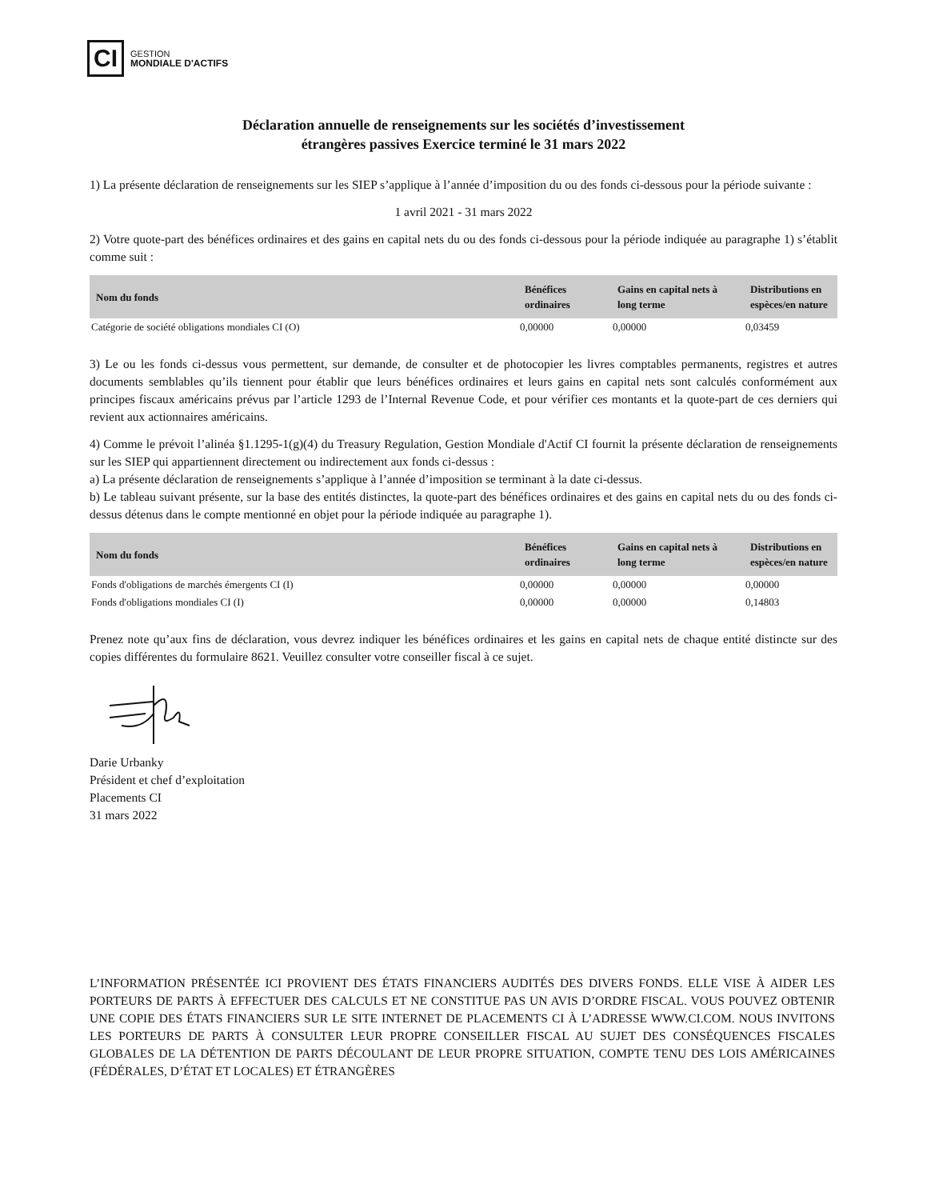CI
GESTION
MONDIALE D'ACTIFS
Déclaration annuelle de renseignements sur les sociétés d’investissement
étrangères passives Exercice terminé le 31 mars 2022
1) La présente déclaration de renseignements sur les SIEP s’applique à l’année d’imposition du ou des fonds ci-dessous pour la période suivante :
1 avril 2021 - 31 mars 2022
2) Votre quote-part des bénéfices ordinaires et des gains en capital nets du ou des fonds ci-dessous pour la période indiquée au paragraphe 1) s’établit comme suit :
| Nom du fonds | Bénéfices ordinaires | Gains en capital nets à long terme | Distributions en espèces/en nature |
| --- | --- | --- | --- |
| Catégorie de société obligations mondiales CI (O) | 0,00000 | 0,00000 | 0,03459 |
3) Le ou les fonds ci-dessus vous permettent, sur demande, de consulter et de photocopier les livres comptables permanents, registres et autres documents semblables qu’ils tiennent pour établir que leurs bénéfices ordinaires et leurs gains en capital nets sont calculés conformément aux principes fiscaux américains prévus par l’article 1293 de l’Internal Revenue Code, et pour vérifier ces montants et la quote-part de ces derniers qui revient aux actionnaires américains.
4) Comme le prévoit l’alinéa §1.1295-1(g)(4) du Treasury Regulation, Gestion Mondiale d'Actif CI fournit la présente déclaration de renseignements sur les SIEP qui appartiennent directement ou indirectement aux fonds ci-dessus :
a) La présente déclaration de renseignements s’applique à l’année d’imposition se terminant à la date ci-dessus.
b) Le tableau suivant présente, sur la base des entités distinctes, la quote-part des bénéfices ordinaires et des gains en capital nets du ou des fonds ci-dessus détenus dans le compte mentionné en objet pour la période indiquée au paragraphe 1).
| Nom du fonds | Bénéfices ordinaires | Gains en capital nets à long terme | Distributions en espèces/en nature |
| --- | --- | --- | --- |
| Fonds d'obligations de marchés émergents CI (I) | 0,00000 | 0,00000 | 0,00000 |
| Fonds d'obligations mondiales CI (I) | 0,00000 | 0,00000 | 0,14803 |
Prenez note qu’aux fins de déclaration, vous devrez indiquer les bénéfices ordinaires et les gains en capital nets de chaque entité distincte sur des copies différentes du formulaire 8621. Veuillez consulter votre conseiller fiscal à ce sujet.
Darie Urbanky
Président et chef d’exploitation
Placements CI
31 mars 2022
L’INFORMATION PRÉSENTÉE ICI PROVIENT DES ÉTATS FINANCIERS AUDITÉS DES DIVERS FONDS. ELLE VISE À AIDER LES PORTEURS DE PARTS À EFFECTUER DES CALCULS ET NE CONSTITUE PAS UN AVIS D’ORDRE FISCAL. VOUS POUVEZ OBTENIR UNE COPIE DES ÉTATS FINANCIERS SUR LE SITE INTERNET DE PLACEMENTS CI À L’ADRESSE WWW.CI.COM. NOUS INVITONS LES PORTEURS DE PARTS À CONSULTER LEUR PROPRE CONSEILLER FISCAL AU SUJET DES CONSÉQUENCES FISCALES GLOBALES DE LA DÉTENTION DE PARTS DÉCOULANT DE LEUR PROPRE SITUATION, COMPTE TENU DES LOIS AMÉRICAINES (FÉDÉRALES, D’ÉTAT ET LOCALES) ET ÉTRANGÈRES